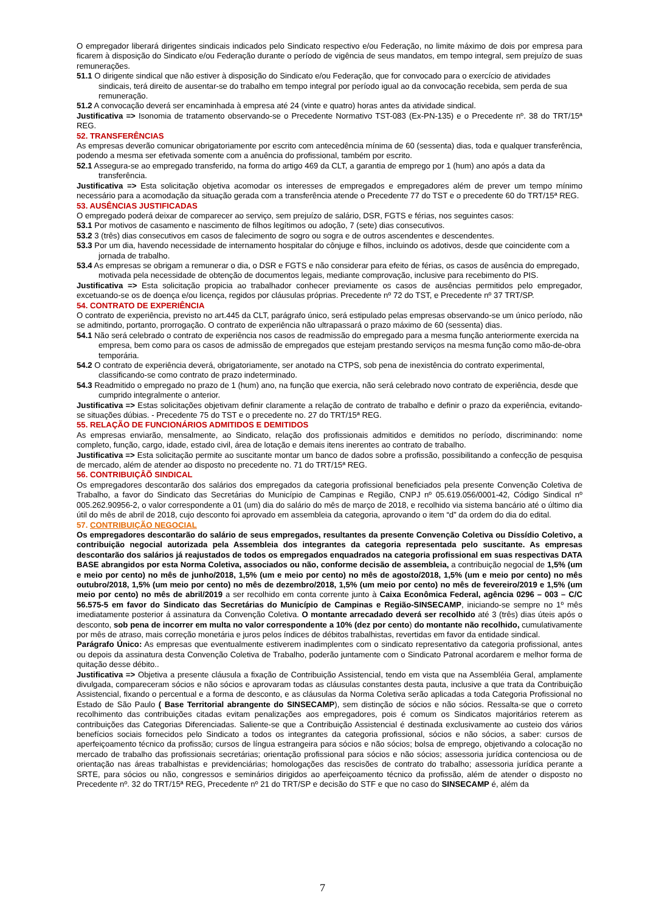O empregador liberará dirigentes sindicais indicados pelo Sindicato respectivo e/ou Federação, no limite máximo de dois por empresa para ficarem à disposição do Sindicato e/ou Federação durante o período de vigência de seus mandatos, em tempo integral, sem prejuízo de suas remunerações.
51.1 O dirigente sindical que não estiver à disposição do Sindicato e/ou Federação, que for convocado para o exercício de atividades sindicais, terá direito de ausentar-se do trabalho em tempo integral por período igual ao da convocação recebida, sem perda de sua remuneração.
51.2 A convocação deverá ser encaminhada à empresa até 24 (vinte e quatro) horas antes da atividade sindical.
Justificativa => Isonomia de tratamento observando-se o Precedente Normativo TST-083 (Ex-PN-135) e o Precedente nº. 38 do TRT/15ª REG.
52. TRANSFERÊNCIAS
As empresas deverão comunicar obrigatoriamente por escrito com antecedência mínima de 60 (sessenta) dias, toda e qualquer transferência, podendo a mesma ser efetivada somente com a anuência do profissional, também por escrito.
52.1 Assegura-se ao empregado transferido, na forma do artigo 469 da CLT, a garantia de emprego por 1 (hum) ano após a data da transferência.
Justificativa => Esta solicitação objetiva acomodar os interesses de empregados e empregadores além de prever um tempo mínimo necessário para a acomodação da situação gerada com a transferência atende o Precedente 77 do TST e o precedente 60 do TRT/15ª REG.
53. AUSÊNCIAS JUSTIFICADAS
O empregado poderá deixar de comparecer ao serviço, sem prejuízo de salário, DSR, FGTS e férias, nos seguintes casos:
53.1 Por motivos de casamento e nascimento de filhos legítimos ou adoção, 7 (sete) dias consecutivos.
53.2 3 (três) dias consecutivos em casos de falecimento de sogro ou sogra e de outros ascendentes e descendentes.
53.3 Por um dia, havendo necessidade de internamento hospitalar do cônjuge e filhos, incluindo os adotivos, desde que coincidente com a jornada de trabalho.
53.4 As empresas se obrigam a remunerar o dia, o DSR e FGTS e não considerar para efeito de férias, os casos de ausência do empregado, motivada pela necessidade de obtenção de documentos legais, mediante comprovação, inclusive para recebimento do PIS.
Justificativa => Esta solicitação propicia ao trabalhador conhecer previamente os casos de ausências permitidos pelo empregador, excetuando-se os de doença e/ou licença, regidos por cláusulas próprias. Precedente nº 72 do TST, e Precedente nº 37 TRT/SP.
54. CONTRATO DE EXPERIÊNCIA
O contrato de experiência, previsto no art.445 da CLT, parágrafo único, será estipulado pelas empresas observando-se um único período, não se admitindo, portanto, prorrogação. O contrato de experiência não ultrapassará o prazo máximo de 60 (sessenta) dias.
54.1 Não será celebrado o contrato de experiência nos casos de readmissão do empregado para a mesma função anteriormente exercida na empresa, bem como para os casos de admissão de empregados que estejam prestando serviços na mesma função como mão-de-obra temporária.
54.2 O contrato de experiência deverá, obrigatoriamente, ser anotado na CTPS, sob pena de inexistência do contrato experimental, classificando-se como contrato de prazo indeterminado.
54.3 Readmitido o empregado no prazo de 1 (hum) ano, na função que exercia, não será celebrado novo contrato de experiência, desde que cumprido integralmente o anterior.
Justificativa => Estas solicitações objetivam definir claramente a relação de contrato de trabalho e definir o prazo da experiência, evitando-se situações dúbias. - Precedente 75 do TST e o precedente no. 27 do TRT/15ª REG.
55. RELAÇÃO DE FUNCIONÁRIOS ADMITIDOS E DEMITIDOS
As empresas enviarão, mensalmente, ao Sindicato, relação dos profissionais admitidos e demitidos no período, discriminando: nome completo, função, cargo, idade, estado civil, área de lotação e demais itens inerentes ao contrato de trabalho.
Justificativa => Esta solicitação permite ao suscitante montar um banco de dados sobre a profissão, possibilitando a confecção de pesquisa de mercado, além de atender ao disposto no precedente no. 71 do TRT/15ª REG.
56. CONTRIBUIÇÂÕ SINDICAL
Os empregadores descontarão dos salários dos empregados da categoria profissional beneficiados pela presente Convenção Coletiva de Trabalho, a favor do Sindicato das Secretárias do Município de Campinas e Região, CNPJ nº 05.619.056/0001-42, Código Sindical nº 005.262.90956-2, o valor correspondente a 01 (um) dia do salário do mês de março de 2018, e recolhido via sistema bancário até o último dia útil do mês de abril de 2018, cujo desconto foi aprovado em assembleia da categoria, aprovando o item “d” da ordem do dia do edital.
57. CONTRIBUIÇÃO NEGOCIAL
Os empregadores descontarão do salário de seus empregados, resultantes da presente Convenção Coletiva ou Dissídio Coletivo, a contribuição negocial autorizada pela Assembleia dos integrantes da categoria representada pelo suscitante. As empresas descontarão dos salários já reajustados de todos os empregados enquadrados na categoria profissional em suas respectivas DATA BASE abrangidos por esta Norma Coletiva, associados ou não, conforme decisão de assembleia, a contribuição negocial de 1,5% (um e meio por cento) no mês de junho/2018, 1,5% (um e meio por cento) no mês de agosto/2018, 1,5% (um e meio por cento) no mês outubro/2018, 1,5% (um meio por cento) no mês de dezembro/2018, 1,5% (um meio por cento) no mês de fevereiro/2019 e 1,5% (um meio por cento) no mês de abril/2019 a ser recolhido em conta corrente junto à Caixa Econômica Federal, agência 0296 – 003 – C/C 56.575-5 em favor do Sindicato das Secretárias do Município de Campinas e Região-SINSECAMP, iniciando-se sempre no 1º mês imediatamente posterior á assinatura da Convenção Coletiva. O montante arrecadado deverá ser recolhido até 3 (três) dias úteis após o desconto, sob pena de incorrer em multa no valor correspondente a 10% (dez por cento) do montante não recolhido, cumulativamente por mês de atraso, mais correção monetária e juros pelos índices de débitos trabalhistas, revertidas em favor da entidade sindical.
Parágrafo Único: As empresas que eventualmente estiverem inadimplentes com o sindicato representativo da categoria profissional, antes ou depois da assinatura desta Convenção Coletiva de Trabalho, poderão juntamente com o Sindicato Patronal acordarem e melhor forma de quitação desse débito..
Justificativa => Objetiva a presente cláusula a fixação de Contribuição Assistencial, tendo em vista que na Assembléia Geral, amplamente divulgada, compareceram sócios e não sócios e aprovaram todas as cláusulas constantes desta pauta, inclusive a que trata da Contribuição Assistencial, fixando o percentual e a forma de desconto, e as cláusulas da Norma Coletiva serão aplicadas a toda Categoria Profissional no Estado de São Paulo ( Base Territorial abrangente do SINSECAMP), sem distinção de sócios e não sócios. Ressalta-se que o correto recolhimento das contribuições citadas evitam penalizações aos empregadores, pois é comum os Sindicatos majoritários reterem as contribuições das Categorias Diferenciadas. Saliente-se que a Contribuição Assistencial é destinada exclusivamente ao custeio dos vários benefícios sociais fornecidos pelo Sindicato a todos os integrantes da categoria profissional, sócios e não sócios, a saber: cursos de aperfeiçoamento técnico da profissão; cursos de língua estrangeira para sócios e não sócios; bolsa de emprego, objetivando a colocação no mercado de trabalho das profissionais secretárias; orientação profissional para sócios e não sócios; assessoria jurídica contenciosa ou de orientação nas áreas trabalhistas e previdenciárias; homologações das rescisões de contrato do trabalho; assessoria jurídica perante a SRTE, para sócios ou não, congressos e seminários dirigidos ao aperfeiçoamento técnico da profissão, além de atender o disposto no Precedente nº. 32 do TRT/15ª REG, Precedente nº 21 do TRT/SP e decisão do STF e que no caso do SINSECAMP é, além da
7